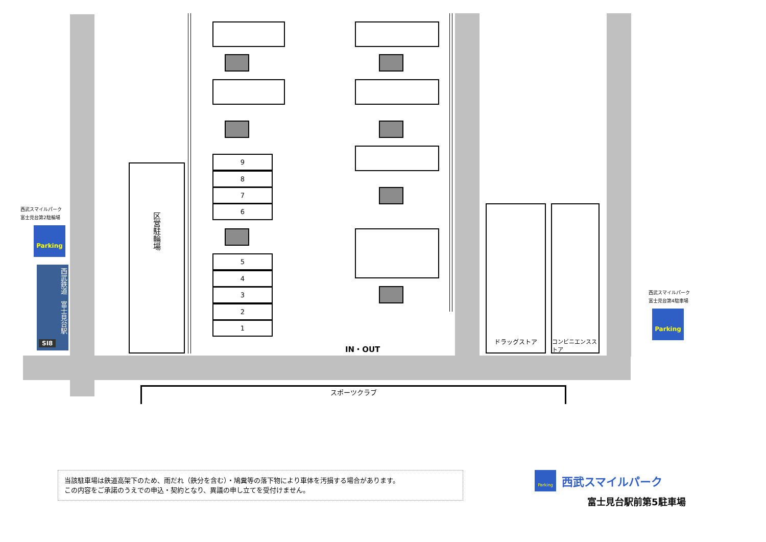西武スマイルパーク
富士見台第2駐輪場
Parking
西武鉄道　富士見台駅
SI8
区営駐輪場
9
8
7
6
5
4
3
2
1
IN・OUT
ドラッグストア
コンビニエンスストア
西武スマイルパーク
富士見台第4駐車場
Parking
スポーツクラブ
当該駐車場は鉄道高架下のため、雨だれ（鉄分を含む）・鳩糞等の落下物により車体を汚損する場合があります。
この内容をご承諾のうえでの申込・契約となり、異議の申し立てを受付けません。
Parking
西武スマイルパーク
富士見台駅前第5駐車場